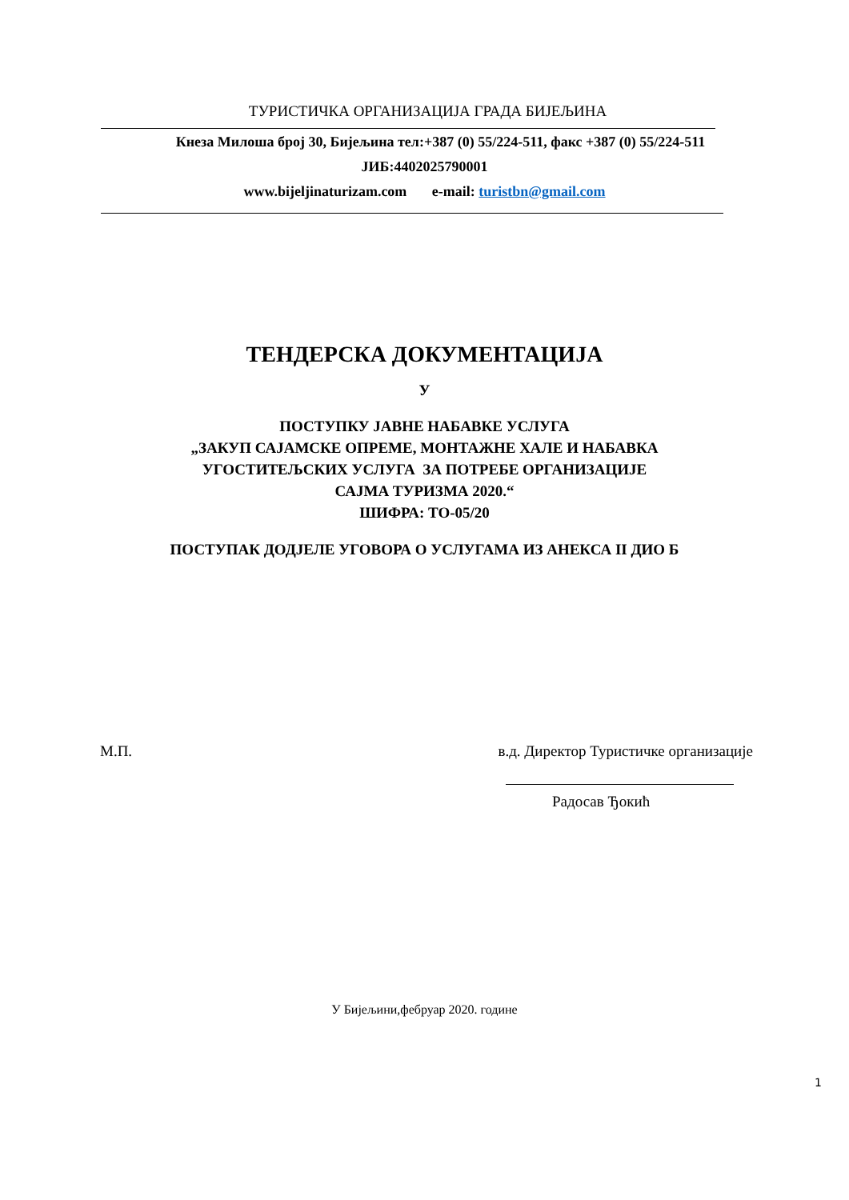ТУРИСТИЧКА ОРГАНИЗАЦИЈА ГРАДА БИЈЕЉИНА
Кнеза Милоша број 30, Бијељина тел:+387 (0) 55/224-511, факс +387 (0) 55/224-511
ЈИБ:4402025790001
www.bijeljinaturizam.com e-mail: turistbn@gmail.com
ТЕНДЕРСКА ДОКУМЕНТАЦИЈА
У
ПОСТУПКУ ЈАВНЕ НАБАВКЕ УСЛУГА
„ЗАКУП САЈАМСКЕ ОПРЕМЕ, МОНТАЖНЕ ХАЛЕ И НАБАВКА
УГОСТИТЕЉСКИХ УСЛУГА ЗА ПОТРЕБЕ ОРГАНИЗАЦИЈЕ
САЈМА ТУРИЗМА 2020.“
ШИФРА: ТО-05/20
ПОСТУПАК ДОДЈЕЛЕ УГОВОРА О УСЛУГАМА ИЗ АНЕКСА II ДИО Б
М.П. в.д. Директор Туристичке организације
Радосав Ђокић
У Бијељини,фебруар 2020. године
1